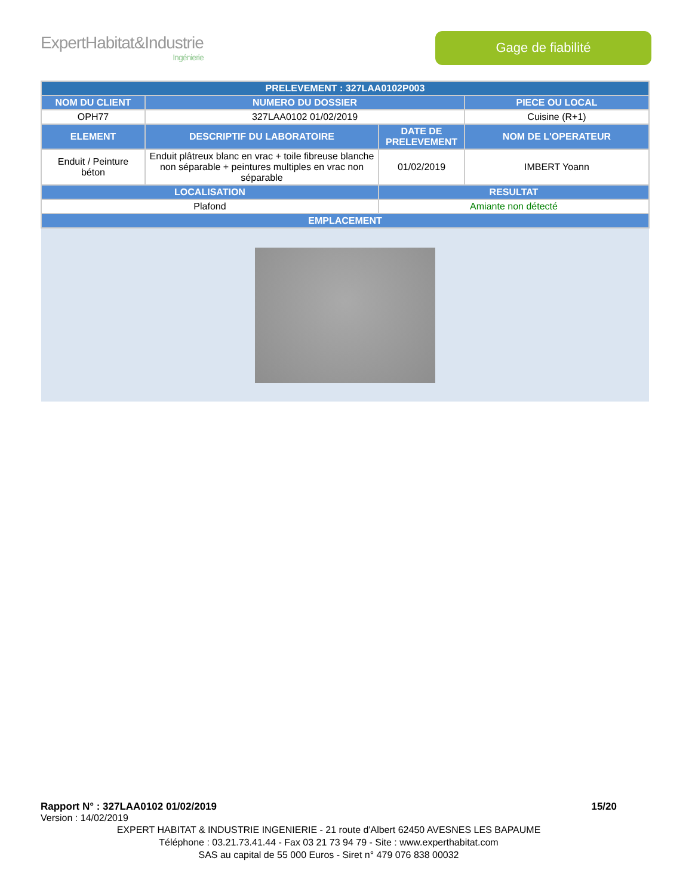ExpertHabitat&Industrie
Ingénierie
Gage de fiabilité
| PRELEVEMENT : 327LAA0102P003 | | | |
| --- | --- | --- | --- |
| NOM DU CLIENT | NUMERO DU DOSSIER | | PIECE OU LOCAL |
| OPH77 | 327LAA0102 01/02/2019 | | Cuisine (R+1) |
| ELEMENT | DESCRIPTIF DU LABORATOIRE | DATE DE PRELEVEMENT | NOM DE L'OPERATEUR |
| Enduit / Peinture béton | Enduit plâtreux blanc en vrac + toile fibreuse blanche non séparable + peintures multiples en vrac non séparable | 01/02/2019 | IMBERT Yoann |
| LOCALISATION | | RESULTAT | |
| Plafond | | Amiante non détecté | |
| EMPLACEMENT | | | |
Rapport N° : 327LAA0102 01/02/2019 15/20
Version : 14/02/2019
EXPERT HABITAT & INDUSTRIE INGENIERIE - 21 route d'Albert 62450 AVESNES LES BAPAUME
Téléphone : 03.21.73.41.44 - Fax 03 21 73 94 79 - Site : www.experthabitat.com
SAS au capital de 55 000 Euros - Siret n° 479 076 838 00032